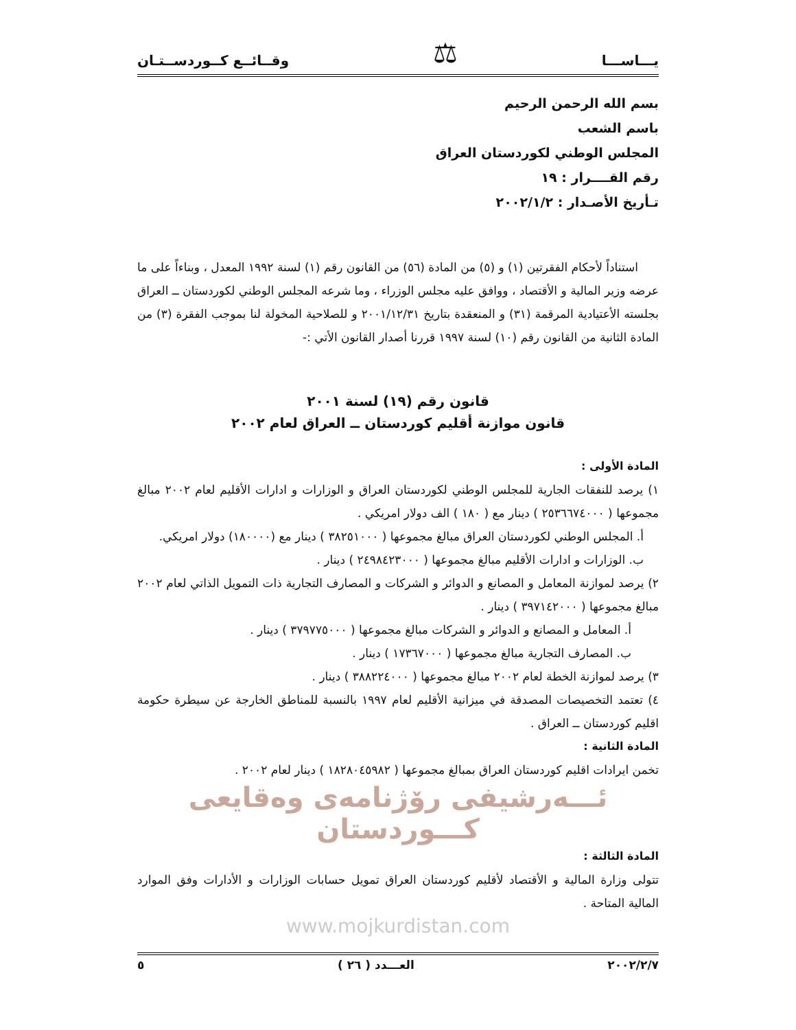يـــاســـا ⚖ وقــائــع كــوردســتـان
بسم الله الرحمن الرحيم
باسم الشعب
المجلس الوطني لكوردستان العراق
رقم القــــرار : ١٩
تـأريخ الأصـدار : ٢٠٠٢/١/٢
استناداً لأحكام الفقرتين (١) و (٥) من المادة (٥٦) من القانون رقم (١) لسنة ١٩٩٢ المعدل ، وبناءاً على ما عرضه وزير المالية و الأقتصاد ، ووافق عليه مجلس الوزراء ، وما شرعه المجلس الوطني لكوردستان ــ العراق بجلسته الأعتيادية المرقمة (٣١) و المنعقدة بتاريخ ٢٠٠١/١٢/٣١ و للصلاحية المخولة لنا بموجب الفقرة (٣) من المادة الثانية من القانون رقم (١٠) لسنة ١٩٩٧ قررنا أصدار القانون الأتي :-
قانون رقم (١٩) لسنة ٢٠٠١
قانون موازنة أقليم كوردستان ــ العراق لعام ٢٠٠٢
المادة الأولى :
١) يرصد للنفقات الجارية للمجلس الوطني لكوردستان العراق و الوزارات و ادارات الأقليم لعام ٢٠٠٢ مبالغ مجموعها ( ٢٥٣٦٦٧٤٠٠٠ ) دينار مع ( ١٨٠ ) الف دولار امريكي .
أ. المجلس الوطني لكوردستان العراق مبالغ مجموعها ( ٣٨٢٥١٠٠٠ ) دينار مع (١٨٠٠٠٠) دولار امريكي.
ب. الوزارات و ادارات الأقليم مبالغ مجموعها ( ٢٤٩٨٤٢٣٠٠٠ ) دينار .
٢) يرصد لموازنة المعامل و المصانع و الدوائر و الشركات و المصارف التجارية ذات التمويل الذاتي لعام ٢٠٠٢ مبالغ مجموعها ( ٣٩٧١٤٢٠٠٠ ) دينار .
أ. المعامل و المصانع و الدوائر و الشركات مبالغ مجموعها ( ٣٧٩٧٧٥٠٠٠ ) دينار .
ب. المصارف التجارية مبالغ مجموعها ( ١٧٣٦٧٠٠٠ ) دينار .
٣) يرصد لموازنة الخطة لعام ٢٠٠٢ مبالغ مجموعها ( ٣٨٨٢٢٤٠٠٠ ) دينار .
٤) تعتمد التخصيصات المصدقة في ميزانية الأقليم لعام ١٩٩٧ بالنسبة للمناطق الخارجة عن سيطرة حكومة اقليم كوردستان ــ العراق .
المادة الثانية :
تخمن ايرادات اقليم كوردستان العراق بمبالغ مجموعها ( ١٨٢٨٠٤٥٩٨٢ ) دينار لعام ٢٠٠٢ .
ئـــەرشیفی رۆژنامەی وەقایعی کـــوردستان
المادة الثالثة :
تتولى وزارة المالية و الأقتصاد لأقليم كوردستان العراق تمويل حسابات الوزارات و الأدارات وفق الموارد المالية المتاحة .
www.mojkurdistan.com
٢٠٠٢/٢/٧ العـــدد ( ٢٦ ) ٥